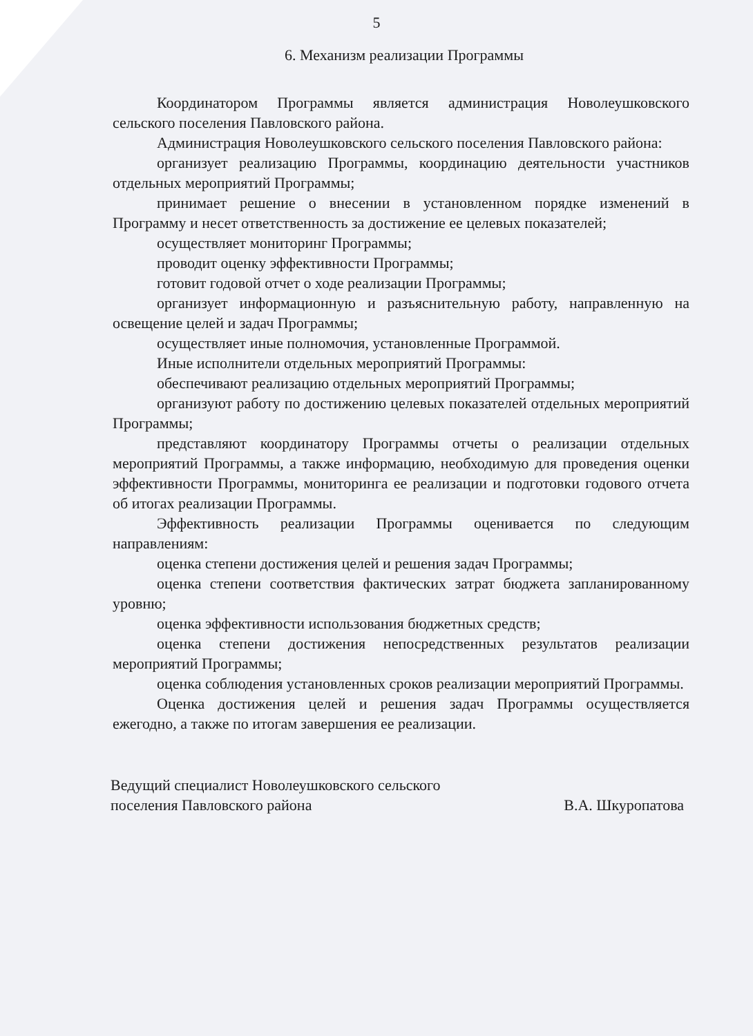5
6. Механизм реализации Программы
Координатором Программы является администрация Новолеушковского сельского поселения Павловского района.
Администрация Новолеушковского сельского поселения Павловского района:
организует реализацию Программы, координацию деятельности участников отдельных мероприятий Программы;
принимает решение о внесении в установленном порядке изменений в Программу и несет ответственность за достижение ее целевых показателей;
осуществляет мониторинг Программы;
проводит оценку эффективности Программы;
готовит годовой отчет о ходе реализации Программы;
организует информационную и разъяснительную работу, направленную на освещение целей и задач Программы;
осуществляет иные полномочия, установленные Программой.
Иные исполнители отдельных мероприятий Программы:
обеспечивают реализацию отдельных мероприятий Программы;
организуют работу по достижению целевых показателей отдельных мероприятий Программы;
представляют координатору Программы отчеты о реализации отдельных мероприятий Программы, а также информацию, необходимую для проведения оценки эффективности Программы, мониторинга ее реализации и подготовки годового отчета об итогах реализации Программы.
Эффективность реализации Программы оценивается по следующим направлениям:
оценка степени достижения целей и решения задач Программы;
оценка степени соответствия фактических затрат бюджета запланированному уровню;
оценка эффективности использования бюджетных средств;
оценка степени достижения непосредственных результатов реализации мероприятий Программы;
оценка соблюдения установленных сроков реализации мероприятий Программы.
Оценка достижения целей и решения задач Программы осуществляется ежегодно, а также по итогам завершения ее реализации.
Ведущий специалист Новолеушковского сельского
поселения Павловского района
В.А. Шкуропатова